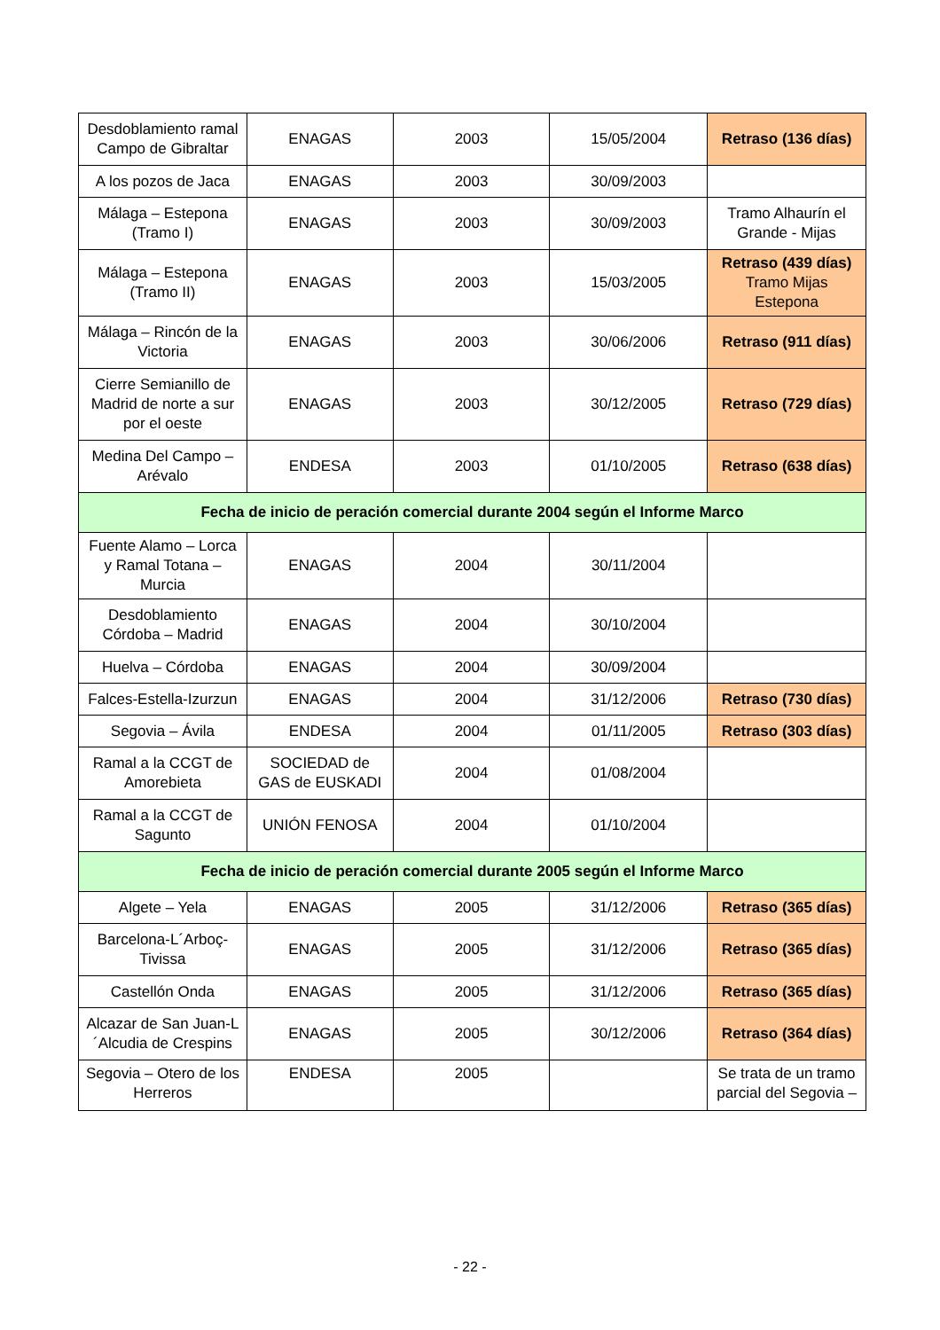| Desdoblamiento ramal Campo de Gibraltar | ENAGAS | 2003 | 15/05/2004 | Retraso (136 días) |
| A los pozos de Jaca | ENAGAS | 2003 | 30/09/2003 | |
| Málaga – Estepona (Tramo I) | ENAGAS | 2003 | 30/09/2003 | Tramo Alhaurín el Grande - Mijas |
| Málaga – Estepona (Tramo II) | ENAGAS | 2003 | 15/03/2005 | Retraso (439 días) Tramo Mijas Estepona |
| Málaga – Rincón de la Victoria | ENAGAS | 2003 | 30/06/2006 | Retraso (911 días) |
| Cierre Semianillo de Madrid de norte a sur por el oeste | ENAGAS | 2003 | 30/12/2005 | Retraso (729 días) |
| Medina Del Campo – Arévalo | ENDESA | 2003 | 01/10/2005 | Retraso (638 días) |
| Fecha de inicio de peración comercial durante 2004 según el Informe Marco | | | | |
| Fuente Alamo – Lorca y Ramal Totana – Murcia | ENAGAS | 2004 | 30/11/2004 | |
| Desdoblamiento Córdoba – Madrid | ENAGAS | 2004 | 30/10/2004 | |
| Huelva – Córdoba | ENAGAS | 2004 | 30/09/2004 | |
| Falces-Estella-Izurzun | ENAGAS | 2004 | 31/12/2006 | Retraso (730 días) |
| Segovia – Ávila | ENDESA | 2004 | 01/11/2005 | Retraso (303 días) |
| Ramal a la CCGT de Amorebieta | SOCIEDAD de GAS de EUSKADI | 2004 | 01/08/2004 | |
| Ramal a la CCGT de Sagunto | UNIÓN FENOSA | 2004 | 01/10/2004 | |
| Fecha de inicio de peración comercial durante 2005 según el Informe Marco | | | | |
| Algete – Yela | ENAGAS | 2005 | 31/12/2006 | Retraso (365 días) |
| Barcelona-L´Arboç-Tivissa | ENAGAS | 2005 | 31/12/2006 | Retraso (365 días) |
| Castellón Onda | ENAGAS | 2005 | 31/12/2006 | Retraso (365 días) |
| Alcazar de San Juan-L´Alcudia de Crespins | ENAGAS | 2005 | 30/12/2006 | Retraso (364 días) |
| Segovia – Otero de los Herreros | ENDESA | 2005 | | Se trata de un tramo parcial del Segovia – |
- 22 -